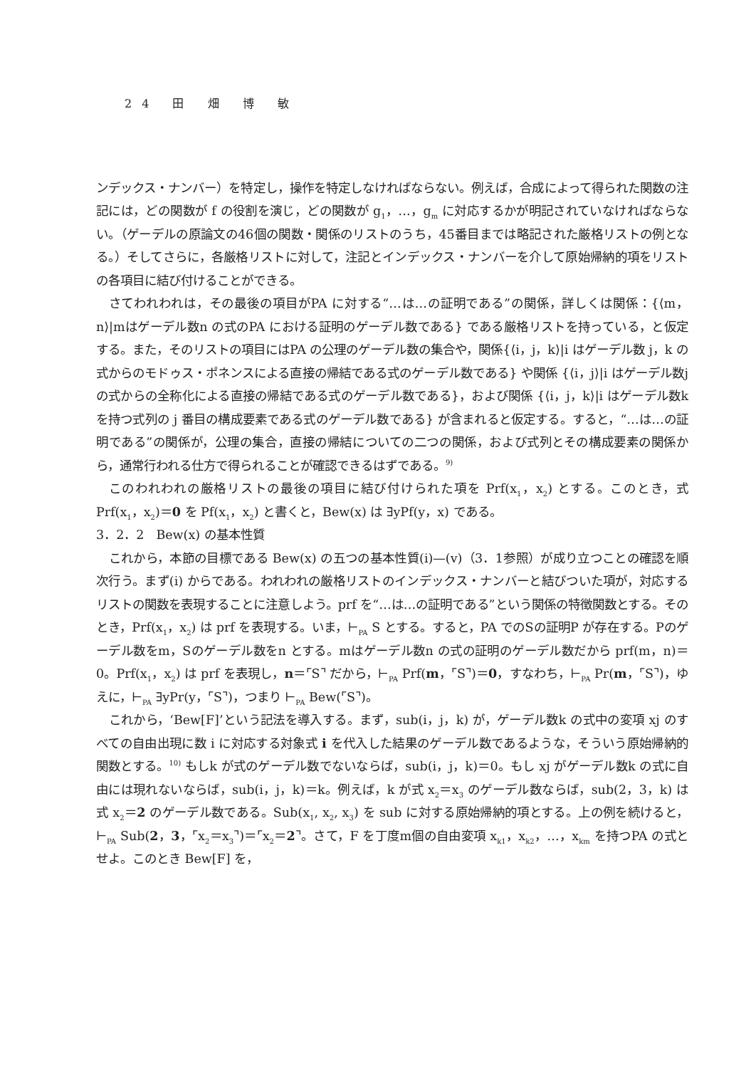24 田 畑 博 敏
ンデックス・ナンバー）を特定し，操作を特定しなければならない。例えば，合成によって得られた関数の注記には，どの関数が f の役割を演じ，どの関数が g<sub>1</sub>，…，g<sub>m</sub> に対応するかが明記されていなければならない。（ゲーデルの原論文の46個の関数・関係のリストのうち，45番目までは略記された厳格リストの例となる。）そしてさらに，各厳格リストに対して，注記とインデックス・ナンバーを介して原始帰納的項をリストの各項目に結び付けることができる。
さてわれわれは，その最後の項目がPA に対する“…は…の証明である”の関係，詳しくは関係：{⟨m，n⟩|mはゲーデル数n の式のPA における証明のゲーデル数である} である厳格リストを持っている，と仮定する。また，そのリストの項目にはPA の公理のゲーデル数の集合や，関係{⟨i，j，k⟩|i はゲーデル数 j，k の式からのモドゥス・ポネンスによる直接の帰結である式のゲーデル数である} や関係 {⟨i，j⟩|i はゲーデル数j の式からの全称化による直接の帰結である式のゲーデル数である}，および関係 {⟨i，j，k⟩|i はゲーデル数k を持つ式列の j 番目の構成要素である式のゲーデル数である} が含まれると仮定する。すると，“…は…の証明である”の関係が，公理の集合，直接の帰結についての二つの関係，および式列とその構成要素の関係から，通常行われる仕方で得られることが確認できるはずである。<sup>9)</sup>
このわれわれの厳格リストの最後の項目に結び付けられた項を Prf(x<sub>1</sub>，x<sub>2</sub>) とする。このとき，式 Prf(x<sub>1</sub>，x<sub>2</sub>)＝0 を Pf(x<sub>1</sub>，x<sub>2</sub>) と書くと，Bew(x) は ∃yPf(y，x) である。
3．2．2　Bew(x) の基本性質
これから，本節の目標である Bew(x) の五つの基本性質(i)—(v)（3．1参照）が成り立つことの確認を順次行う。まず(i) からである。われわれの厳格リストのインデックス・ナンバーと結びついた項が，対応するリストの関数を表現することに注意しよう。prf を“…は…の証明である”という関係の特徴関数とする。そのとき，Prf(x<sub>1</sub>，x<sub>2</sub>) は prf を表現する。いま，⊢<sub>PA</sub> S とする。すると，PA でのSの証明P が存在する。Pのゲーデル数をm，Sのゲーデル数をn とする。mはゲーデル数n の式の証明のゲーデル数だから prf(m，n)＝0。Prf(x<sub>1</sub>，x<sub>2</sub>) は prf を表現し，n＝⌜S⌝ だから，⊢<sub>PA</sub> Prf(m，⌜S⌝)＝0，すなわち，⊢<sub>PA</sub> Pr(m，⌜S⌝)，ゆえに，⊢<sub>PA</sub> ∃yPr(y，⌜S⌝)，つまり ⊢<sub>PA</sub> Bew(⌜S⌝)。
これから，‘Bew[F]’という記法を導入する。まず，sub(i，j，k) が，ゲーデル数k の式中の変項 xj のすべての自由出現に数 i に対応する対象式 i を代入した結果のゲーデル数であるような，そういう原始帰納的関数とする。<sup>10)</sup> もしk が式のゲーデル数でないならば，sub(i，j，k)＝0。もし xj がゲーデル数k の式に自由には現れないならば，sub(i，j，k)＝k。例えば，k が式 x<sub>2</sub>＝x<sub>3</sub> のゲーデル数ならば，sub(2，3，k) は式 x<sub>2</sub>＝2 のゲーデル数である。Sub(x<sub>1</sub>, x<sub>2</sub>, x<sub>3</sub>) を sub に対する原始帰納的項とする。上の例を続けると，⊢<sub>PA</sub> Sub(2，3，⌜x<sub>2</sub>＝x<sub>3</sub>⌝)＝⌜x<sub>2</sub>＝2⌝。さて，F を丁度m個の自由変項 x<sub>k1</sub>，x<sub>k2</sub>，…，x<sub>km</sub> を持つPA の式とせよ。このとき Bew[F] を，